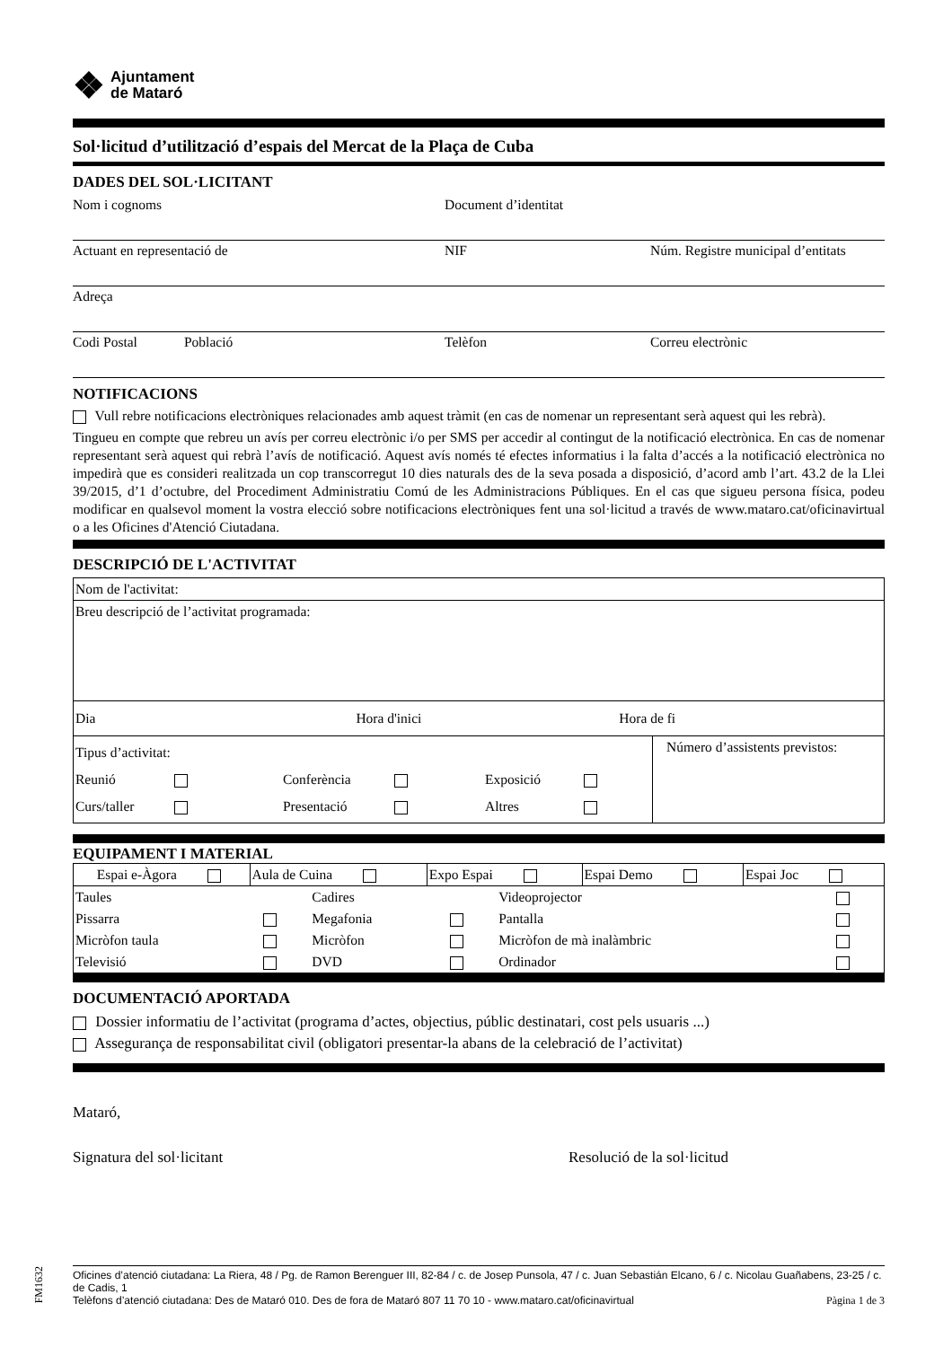❖ Ajuntament
de Mataró
Sol·licitud d’utilització d’espais del Mercat de la Plaça de Cuba
DADES DEL SOL·LICITANT
Nom i cognoms Document d’identitat
Actuant en representació de NIF Núm. Registre municipal d’entitats
Adreça
Codi Postal Població Telèfon Correu electrònic
NOTIFICACIONS
Vull rebre notificacions electròniques relacionades amb aquest tràmit (en cas de nomenar un representant serà aquest qui les rebrà).
Tingueu en compte que rebreu un avís per correu electrònic i/o per SMS per accedir al contingut de la notificació electrònica. En cas de nomenar representant serà aquest qui rebrà l’avís de notificació. Aquest avís només té efectes informatius i la falta d’accés a la notificació electrònica no impedirà que es consideri realitzada un cop transcorregut 10 dies naturals des de la seva posada a disposició, d’acord amb l’art. 43.2 de la Llei 39/2015, d’1 d’octubre, del Procediment Administratiu Comú de les Administracions Públiques. En el cas que sigueu persona física, podeu modificar en qualsevol moment la vostra elecció sobre notificacions electròniques fent una sol·licitud a través de www.mataro.cat/oficinavirtual o a les Oficines d'Atenció Ciutadana.
DESCRIPCIÓ DE L'ACTIVITAT
| Nom de l'activitat: | |
| Breu descripció de l’activitat programada: | |
| Dia Hora d'inici Hora de fi | |
| Tipus d’activitat: Reunió Conferència Exposició Curs/taller Presentació Altres | Número d’assistents previstos: |
EQUIPAMENT I MATERIAL
| Espai e-Àgora | Aula de Cuina | Expo Espai | Espai Demo | Espai Joc |
| Taules | | Cadires | | Videoprojector | |
| Pissarra | | Megafonia | | Pantalla | |
| Micròfon taula | | Micròfon | | Micròfon de mà inalàmbric | |
| Televisió | | DVD | | Ordinador | |
DOCUMENTACIÓ APORTADA
Dossier informatiu de l’activitat (programa d’actes, objectius, públic destinatari, cost pels usuaris ...)
Assegurança de responsabilitat civil (obligatori presentar-la abans de la celebració de l’activitat)
Mataró,
Signatura del sol·licitant Resolució de la sol·licitud
Oficines d’atenció ciutadana: La Riera, 48 / Pg. de Ramon Berenguer III, 82-84 / c. de Josep Punsola, 47 / c. Juan Sebastián Elcano, 6 / c. Nicolau Guañabens, 23-25 / c. de Cadis, 1
Telèfons d’atenció ciutadana: Des de Mataró 010. Des de fora de Mataró 807 11 70 10 - www.mataro.cat/oficinavirtual Pàgina 1 de 3
FM1632